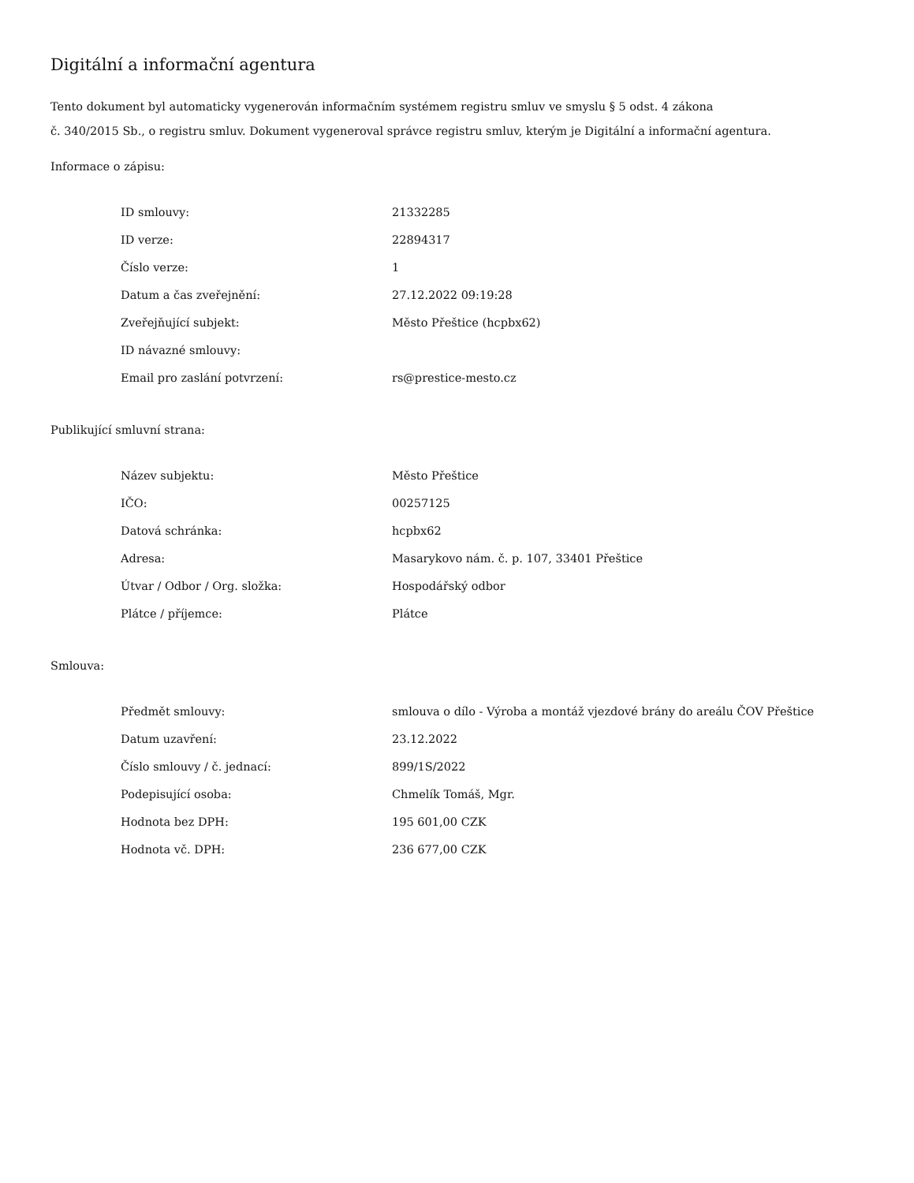Digitální a informační agentura
Tento dokument byl automaticky vygenerován informačním systémem registru smluv ve smyslu § 5 odst. 4 zákona
č. 340/2015 Sb., o registru smluv. Dokument vygeneroval správce registru smluv, kterým je Digitální a informační agentura.
Informace o zápisu:
| ID smlouvy: | 21332285 |
| ID verze: | 22894317 |
| Číslo verze: | 1 |
| Datum a čas zveřejnění: | 27.12.2022 09:19:28 |
| Zveřejňující subjekt: | Město Přeštice (hcpbx62) |
| ID návazné smlouvy: | |
| Email pro zaslání potvrzení: | rs@prestice-mesto.cz |
Publikující smluvní strana:
| Název subjektu: | Město Přeštice |
| IČO: | 00257125 |
| Datová schránka: | hcpbx62 |
| Adresa: | Masarykovo nám. č. p. 107, 33401 Přeštice |
| Útvar / Odbor / Org. složka: | Hospodářský odbor |
| Plátce / příjemce: | Plátce |
Smlouva:
| Předmět smlouvy: | smlouva o dílo - Výroba a montáž vjezdové brány do areálu ČOV Přeštice |
| Datum uzavření: | 23.12.2022 |
| Číslo smlouvy / č. jednací: | 899/1S/2022 |
| Podepisující osoba: | Chmelík Tomáš, Mgr. |
| Hodnota bez DPH: | 195 601,00 CZK |
| Hodnota vč. DPH: | 236 677,00 CZK |